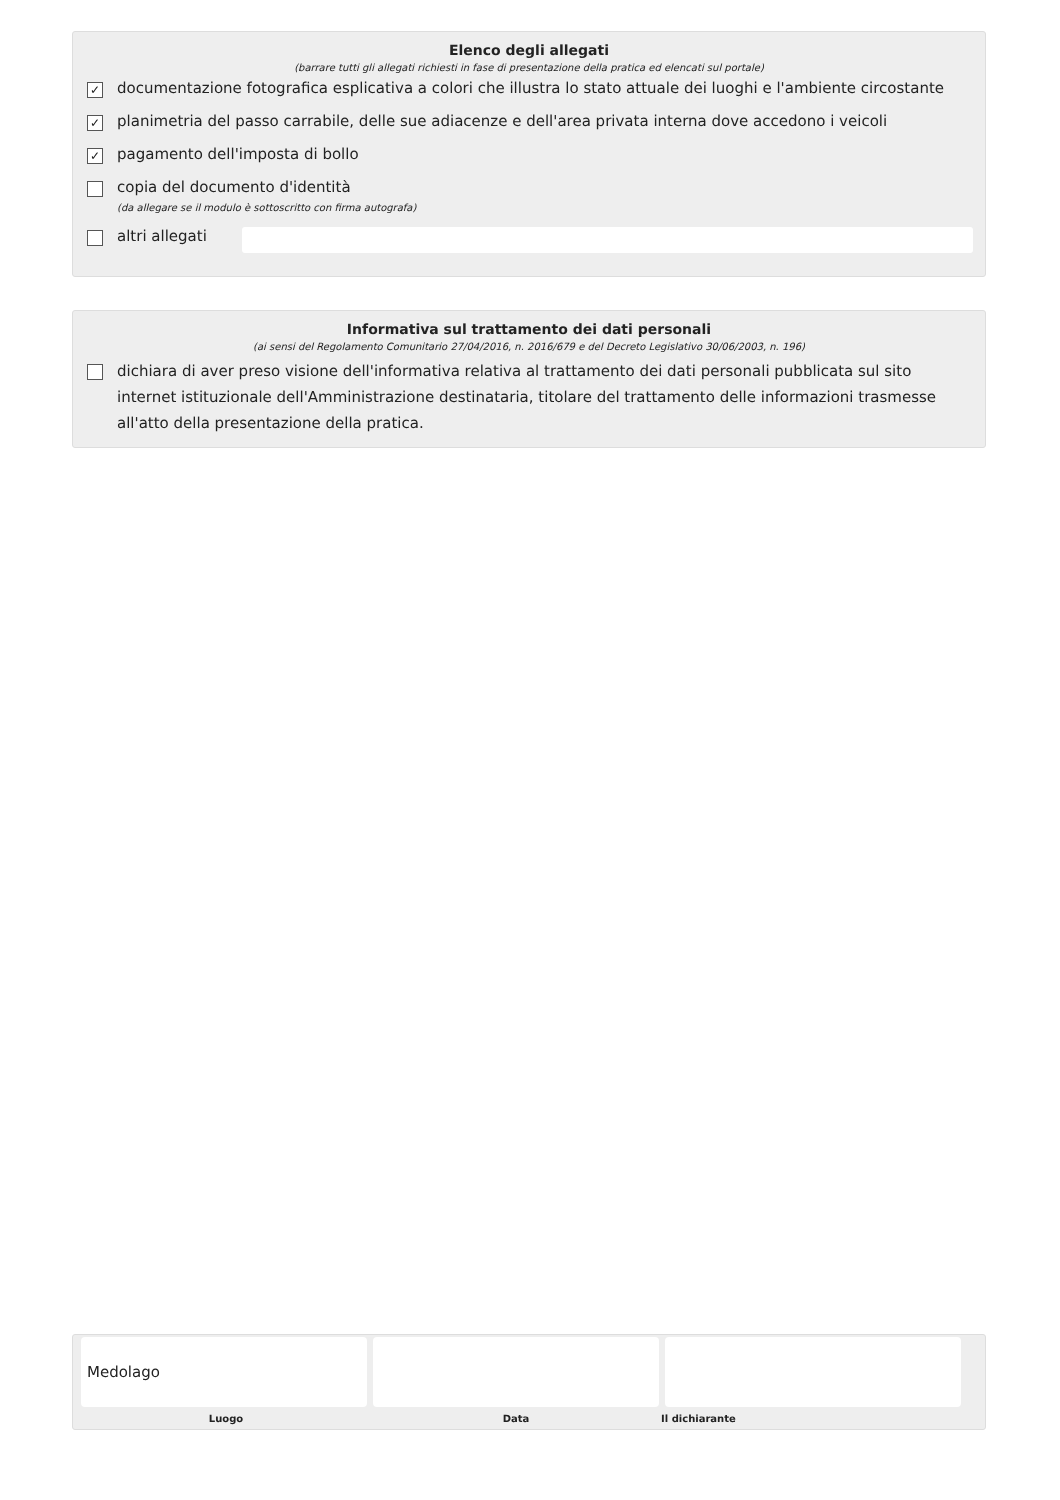Elenco degli allegati
(barrare tutti gli allegati richiesti in fase di presentazione della pratica ed elencati sul portale)
✓ documentazione fotografica esplicativa a colori che illustra lo stato attuale dei luoghi e l'ambiente circostante
✓ planimetria del passo carrabile, delle sue adiacenze e dell'area privata interna dove accedono i veicoli
✓ pagamento dell'imposta di bollo
copia del documento d'identità
(da allegare se il modulo è sottoscritto con firma autografa)
altri allegati
Informativa sul trattamento dei dati personali
(ai sensi del Regolamento Comunitario 27/04/2016, n. 2016/679 e del Decreto Legislativo 30/06/2003, n. 196)
dichiara di aver preso visione dell'informativa relativa al trattamento dei dati personali pubblicata sul sito internet istituzionale dell'Amministrazione destinataria, titolare del trattamento delle informazioni trasmesse all'atto della presentazione della pratica.
Medolago
Luogo Data Il dichiarante